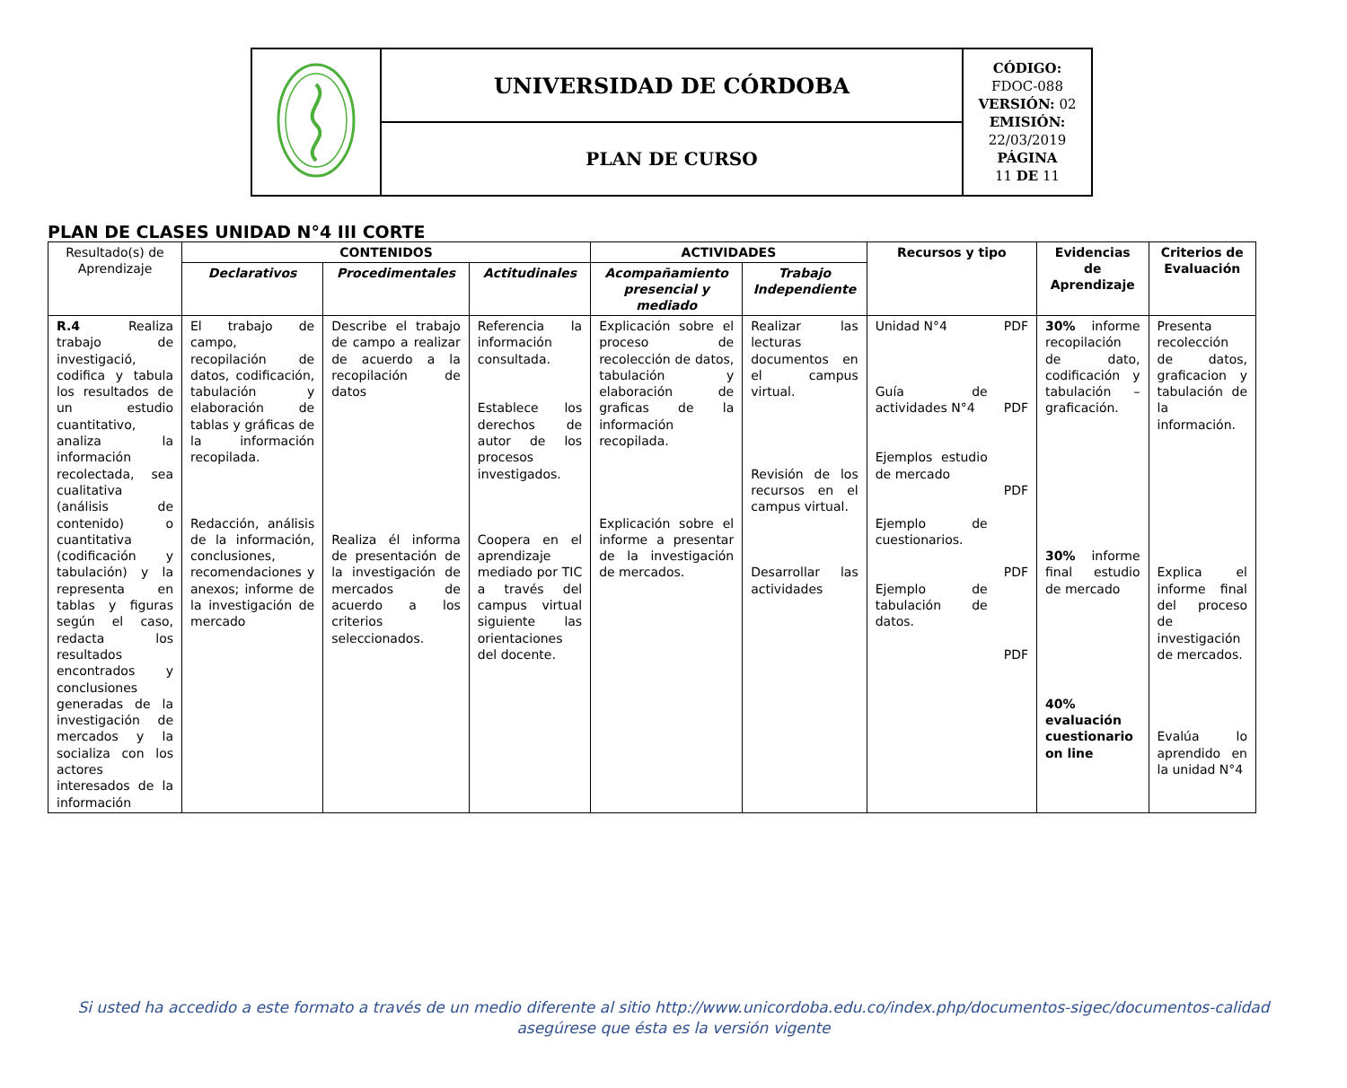| | UNIVERSIDAD DE CÓRDOBA | CÓDIGO: FDOC-088 VERSIÓN: 02 EMISIÓN: 22/03/2019 PÁGINA 11 DE 11 |
| | PLAN DE CURSO | |
PLAN DE CLASES UNIDAD N°4 III CORTE
| Resultado(s) de Aprendizaje | CONTENIDOS | | | ACTIVIDADES | | Recursos y tipo | | Evidencias de Aprendizaje | Criterios de Evaluación |
| --- | --- | --- | --- | --- | --- | --- | --- | --- | --- |
| | Declarativos | Procedimentales | Actitudinales | Acompañamiento presencial y mediado | Trabajo Independiente | | | | |
| R.4 Realiza trabajo de investigació, codifica y tabula los resultados de un estudio cuantitativo, analiza la información recolectada, sea cualitativa (análisis de contenido) o cuantitativa (codificación y tabulación) y la representa en tablas y figuras según el caso, redacta los resultados encontrados y conclusiones generadas de la investigación de mercados y la socializa con los actores interesados de la información | El trabajo de campo, recopilación de datos, codificación, tabulación y elaboración de tablas y gráficas de la información recopilada. Redacción, análisis de la información, conclusiones, recomendaciones y anexos; informe de la investigación de mercado | Describe el trabajo de campo a realizar de acuerdo a la recopilación de datos Realiza él informa de presentación de la investigación de mercados de acuerdo a los criterios seleccionados. | Referencia la información consultada. Establece los derechos de autor de los procesos investigados. Coopera en el aprendizaje mediado por TIC a través del campus virtual siguiente las orientaciones del docente. | Explicación sobre el proceso de recolección de datos, tabulación y elaboración de graficas de la información recopilada. Explicación sobre el informe a presentar de la investigación de mercados. | Realizar las lecturas documentos en el campus virtual. Revisión de los recursos en el campus virtual. Desarrollar las actividades | Unidad N°4 Guía de actividades N°4 Ejemplos estudio de mercado Ejemplo de cuestionarios. Ejemplo de tabulación de datos. | PDF PDF PDF PDF PDF | 30% informe recopilación de dato, codificación y tabulación – graficación. 30% informe final estudio de mercado 40% evaluación cuestionario on line | Presenta recolección de datos, graficacion y tabulación de la información. Explica el informe final del proceso de investigación de mercados. Evalúa lo aprendido en la unidad N°4 |
Si usted ha accedido a este formato a través de un medio diferente al sitio http://www.unicordoba.edu.co/index.php/documentos-sigec/documentos-calidad
asegúrese que ésta es la versión vigente